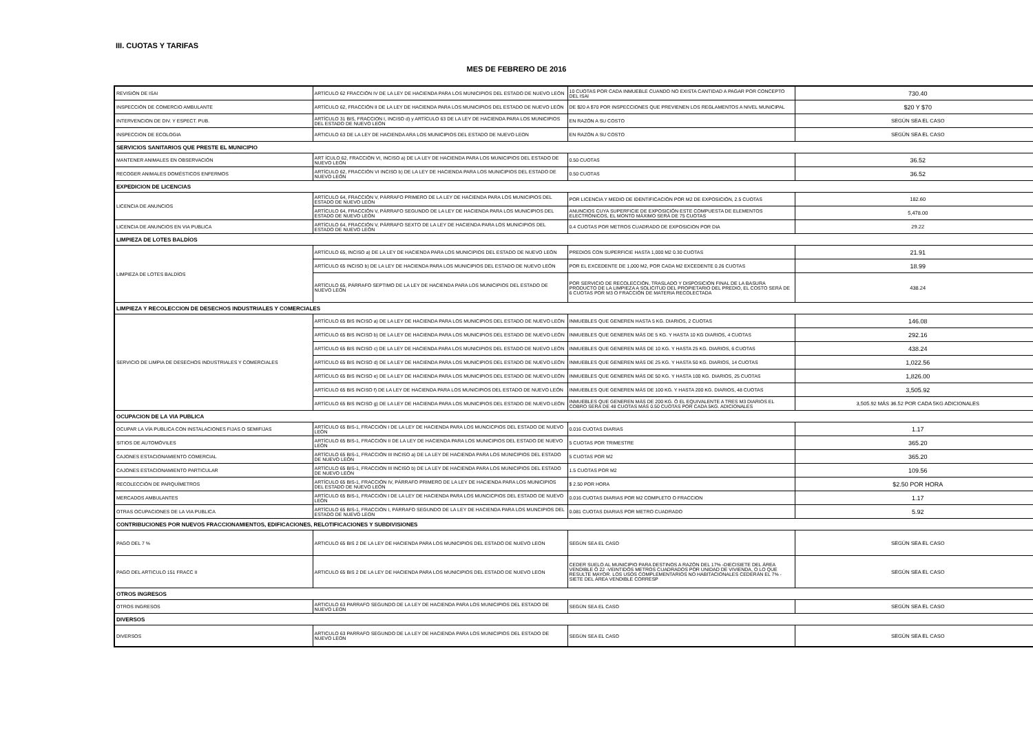III. CUOTAS Y TARIFAS
MES DE FEBRERO DE 2016
| REVISIÓN DE ISAI | ARTÍCULO 62 FRACCIÓN IV DE LA LEY DE HACIENDA PARA LOS MUNICIPIOS DEL ESTADO DE NUEVO LEÓN | 10 CUOTAS POR CADA INMUEBLE CUANDO NO EXISTA CANTIDAD A PAGAR POR CONCEPTO DEL ISAI | 730.40 |
| INSPECCIÓN DE COMERCIO AMBULANTE | ARTÍCULO 62, FRACCIÓN II DE LA LEY DE HACIENDA PARA LOS MUNICIPIOS DEL ESTADO DE NUEVO LEÓN | DE $20 A $70 POR INSPECCIONES QUE PREVIENEN LOS REGLAMENTOS A NIVEL MUNICIPAL | $20 Y $70 |
| INTERVENCION DE DIV. Y ESPECT. PUB. | ARTÍCULO 31 BIS, FRACCION I, INCISO d) y ARTÍCULO 63 DE LA LEY DE HACIENDA PARA LOS MUNICIPIOS DEL ESTADO DE NUEVO LEÓN | EN RAZÓN A SU COSTO | SEGÚN SEA EL CASO |
| INSPECCION DE ECOLOGIA | ARTICULO 63 DE LA LEY DE HACIENDA ARA LOS MUNICIPIOS DEL ESTADO DE NUEVO LEON | EN RAZÓN A SU COSTO | SEGÚN SEA EL CASO |
| SERVICIOS SANITARIOS QUE PRESTE EL MUNICIPIO | | | |
| MANTENER ANIMALES EN OBSERVACIÓN | ART ÍCULO 62, FRACCIÓN VI, INCISO a) DE LA LEY DE HACIENDA PARA LOS MUNICIPIOS DEL ESTADO DE NUEVO LEÓN | 0.50 CUOTAS | 36.52 |
| RECOGER ANIMALES DOMÉSTICOS ENFERMOS | ARTÍCULO 62, FRACCIÓN VI INCISO b) DE LA LEY DE HACIENDA PARA LOS MUNICIPIOS DEL ESTADO DE NUEVO LEÓN | 0.50 CUOTAS | 36.52 |
| EXPEDICION DE LICENCIAS | | | |
| LICENCIA DE ANUNCIOS | ARTÍCULO 64, FRACCIÓN V, PÁRRAFO PRIMERO DE LA LEY DE HACIENDA PARA LOS MUNICIPIOS DEL ESTADO DE NUEVO LEÓN | POR LICENCIA Y MEDIO DE IDENTIFICACIÓN POR M2 DE EXPOSICIÓN, 2.5 CUOTAS | 182.60 |
| | ARTÍCULO 64, FRACCIÓN V, PÁRRAFO SEGUNDO DE LA LEY DE HACIENDA PARA LOS MUNICIPIOS DEL ESTADO DE NUEVO LEÓN | ANUNCIOS CUYA SUPERFICIE DE EXPOSICIÓN ESTE COMPUESTA DE ELEMENTOS ELECTRÓNICOS, EL MONTO MÁXIMO SERÁ DE 75 CUOTAS | 5,478.00 |
| LICENCIA DE ANUNCIOS EN VIA PUBLICA | ARTÍCULO 64, FRACCIÓN V, PÁRRAFO SEXTO DE LA LEY DE HACIENDA PARA LOS MUNICIPIOS DEL ESTADO DE NUEVO LEÓN | 0.4 CUOTAS POR METROS CUADRADO DE EXPOSICION POR DIA | 29.22 |
| LIMPIEZA DE LOTES BALDÍOS | | | |
| LIMPIEZA DE LOTES BALDÍOS | ARTÍCULO 65, INCISO a) DE LA LEY DE HACIENDA PARA LOS MUNICIPIOS DEL ESTADO DE NUEVO LEÓN | PREDIOS CON SUPERFICIE HASTA 1,000 M2 0.30 CUOTAS | 21.91 |
| | ARTÍCULO 65 INCISO b) DE LA LEY DE HACIENDA PARA LOS MUNICIPIOS DEL ESTADO DE NUEVO LEÓN | POR EL EXCEDENTE DE 1,000 M2, POR CADA M2 EXCEDENTE 0.26 CUOTAS | 18.99 |
| | ARTÍCULO 65, PÁRRAFO SEPTIMO DE LA LEY DE HACIENDA PARA LOS MUNICIPIOS DEL ESTADO DE NUEVO LEÓN | POR SERVICIO DE RECOLECCIÓN, TRASLADO Y DISPOSICIÓN FINAL DE LA BASURA PRODUCTO DE LA LIMPIEZA A SOLICITUD DEL PROPIETARIO DEL PREDIO, EL COSTO SERÁ DE 6 CUOTAS POR M3 O FRACCIÓN DE MATERIA RECOLECTADA | 438.24 |
| LIMPIEZA Y RECOLECCION DE DESECHOS INDUSTRIALES Y COMERCIALES | | | |
| SERVICIO DE LIMPIA DE DESECHOS INDUSTRIALES Y COMERCIALES | ARTÍCULO 65 BIS INCISO a) DE LA LEY DE HACIENDA PARA LOS MUNICIPIOS DEL ESTADO DE NUEVO LEÓN | INMUEBLES QUE GENEREN HASTA 5 KG. DIARIOS, 2 CUOTAS | 146.08 |
| | ARTÍCULO 65 BIS INCISO b) DE LA LEY DE HACIENDA PARA LOS MUNICIPIOS DEL ESTADO DE NUEVO LEÓN | INMUEBLES QUE GENEREN MÁS DE 5 KG. Y HASTA 10 KG DIARIOS, 4 CUOTAS | 292.16 |
| | ARTÍCULO 65 BIS INCISO c) DE LA LEY DE HACIENDA PARA LOS MUNICIPIOS DEL ESTADO DE NUEVO LEÓN | INMUEBLES QUE GENEREN MÁS DE 10 KG. Y HASTA 25 KG. DIARIOS, 6 CUOTAS | 438.24 |
| | ARTÍCULO 65 BIS INCISO d) DE LA LEY DE HACIENDA PARA LOS MUNICIPIOS DEL ESTADO DE NUEVO LEÓN | INMUEBLES QUE GENEREN MÁS DE 25 KG. Y HASTA 50 KG. DIARIOS, 14 CUOTAS | 1,022.56 |
| | ARTÍCULO 65 BIS INCISO e) DE LA LEY DE HACIENDA PARA LOS MUNICIPIOS DEL ESTADO DE NUEVO LEÓN | INMUEBLES QUE GENEREN MÁS DE 50 KG. Y HASTA 100 KG. DIARIOS, 25 CUOTAS | 1,826.00 |
| | ARTÍCULO 65 BIS INCISO f) DE LA LEY DE HACIENDA PARA LOS MUNICIPIOS DEL ESTADO DE NUEVO LEÓN | INMUEBLES QUE GENEREN MÁS DE 100 KG. Y HASTA 200 KG. DIARIOS, 48 CUOTAS | 3,505.92 |
| | ARTÍCULO 65 BIS INCISO g) DE LA LEY DE HACIENDA PARA LOS MUNICIPIOS DEL ESTADO DE NUEVO LEÓN | INMUEBLES QUE GENEREN MÁS DE 200 KG. Ó EL EQUIVALENTE A TRES M3 DIARIOS EL COBRO SERÁ DE 48 CUOTAS MÁS 0.50 CUOTAS POR CADA 5KG. ADICIONALES | 3,505.92 MÁS 36.52 POR CADA 5KG ADICIONALES |
| OCUPACION DE LA VIA PUBLICA | | | |
| OCUPAR LA VÍA PUBLICA CON INSTALACIONES FIJAS O SEMIFIJAS | ARTÍCULO 65 BIS-1, FRACCIÓN I DE LA LEY DE HACIENDA PARA LOS MUNCICPIOS DEL ESTADO DE NUEVO LEÓN | 0.016 CUOTAS DIARIAS | 1.17 |
| SITIOS DE AUTOMÓVILES | ARTÍCULO 65 BIS-1, FRACCIÓN II DE LA LEY DE HACIENDA PARA LOS MUNICIPIOS DEL ESTADO DE NUEVO LEÓN | 5 CUOTAS POR TRIMESTRE | 365.20 |
| CAJONES ESTACIONAMIENTO COMERCIAL | ARTÍCULO 65 BIS-1, FRACCIÓN III INCISO a) DE LA LEY DE HACIENDA PARA LOS MUNICIPIOS DEL ESTADO DE NUEVO LEÓN | 5 CUOTAS POR M2 | 365.20 |
| CAJONES ESTACIONAMIENTO PARTICULAR | ARTÍCULO 65 BIS-1, FRACCIÓN III INCISO b) DE LA LEY DE HACIENDA PARA LOS MUNICIPIOS DEL ESTADO DE NUEVO LEÓN | 1.5 CUOTAS POR M2 | 109.56 |
| RECOLECCIÓN DE PARQUÍMETROS | ARTÍCULO 65 BIS-1, FRACCIÓN IV, PÁRRAFO PRIMERO DE LA LEY DE HACIENDA PARA LOS MUNICIPIOS DEL ESTADO DE NUEVO LEÓN | $ 2.50 POR HORA | $2.50 POR HORA |
| MERCADOS AMBULANTES | ARTÍCULO 65 BIS-1, FRACCIÓN I DE LA LEY DE HACIENDA PARA LOS MUNCICPIOS DEL ESTADO DE NUEVO LEÓN | 0.016 CUOTAS DIARIAS POR M2 COMPLETO O FRACCION | 1.17 |
| OTRAS OCUPACIONES DE LA VIA PUBLICA | ARTÍCULO 65 BIS-1, FRACCIÓN I, PÁRRAFO SEGUNDO DE LA LEY DE HACIENDA PARA LOS MUNCIPIOS DEL ESTADO DE NUEVO LEON | 0.081 CUOTAS DIARIAS POR METRO CUADRADO | 5.92 |
| CONTRIBUCIONES POR NUEVOS FRACCIONAMIENTOS, EDIFICACIONES, RELOTIFICACIONES Y SUBDIVISIONES | | | |
| PAGO DEL 7 % | ARTICULO 65 BIS 2 DE LA LEY DE HACIENDA PARA LOS MUNICIPIOS DEL ESTADO DE NUEVO LEON | SEGÚN SEA EL CASO | SEGÚN SEA EL CASO |
| PAGO DEL ARTICULO 151 FRACC II | ARTICULO 65 BIS 2 DE LA LEY DE HACIENDA PARA LOS MUNICIPIOS DEL ESTADO DE NUEVO LEON | CEDER SUELO AL MUNICIPIO PARA DESTINOS A RAZÓN DEL 17% -DIECISIETE DEL ÁREA VENDIBLE Ó 22 -VEINTIDÓS METROS CUADRADOS POR UNIDAD DE VIVIENDA, O LO QUE RESULTE MAYOR. LOS USOS COMPLEMENTARIOS NO HABITACIONALES CEDERÁN EL 7% -SIETE DEL ÁREA VENDIBLE CORRESP | SEGÚN SEA EL CASO |
| OTROS INGRESOS | | | |
| OTROS INGRESOS | ARTICULO 63 PARRAFO SEGUNDO DE LA LEY DE HACIENDA PARA LOS MUNICIPIOS DEL ESTADO DE NUEVO LEON | SEGÚN SEA EL CASO | SEGÚN SEA EL CASO |
| DIVERSOS | | | |
| DIVERSOS | ARTICULO 63 PARRAFO SEGUNDO DE LA LEY DE HACIENDA PARA LOS MUNICIPIOS DEL ESTADO DE NUEVO LEON | SEGÚN SEA EL CASO | SEGÚN SEA EL CASO |